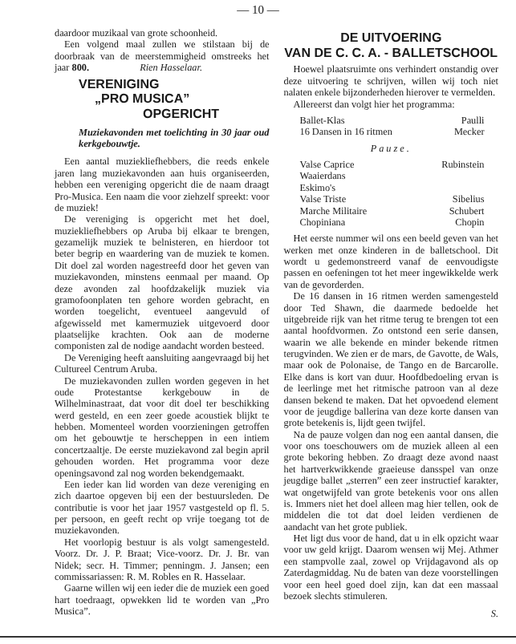— 10 —
daardoor muzikaal van grote schoonheid.
Een volgend maal zullen we stilstaan bij de doorbraak van de meerstemmigheid omstreeks het jaar 800. Rien Hasselaar.
VERENIGING
„PRO MUSICA”
OPGERICHT
Muziekavonden met toelichting in 30 jaar oud kerkgebouwtje.
Een aantal muziekliefhebbers, die reeds enkele jaren lang muziekavonden aan huis organiseerden, hebben een vereniging opgericht die de naam draagt Pro-Musica. Een naam die voor ziehzelf spreekt: voor de muziek!
De vereniging is opgericht met het doel, muziekliefhebbers op Aruba bij elkaar te brengen, gezamelijk muziek te belnisteren, en hierdoor tot beter begrip en waardering van de muziek te komen. Dit doel zal worden nagestreefd door het geven van muziekavonden, minstens eenmaal per maand. Op deze avonden zal hoofdzakelijk muziek via gramofoonplaten ten gehore worden gebracht, en worden toegelicht, eventueel aangevuld of afgewisseld met kamermuziek uitgevoerd door plaatselijke krachten. Ook aan de moderne componisten zal de nodige aandacht worden besteed.
De Vereniging heeft aansluiting aangevraagd bij het Cultureel Centrum Aruba.
De muziekavonden zullen worden gegeven in het oude Protestantse kerkgebouw in de Wilhelminastraat, dat voor dit doel ter beschikking werd gesteld, en een zeer goede acoustiek blijkt te hebben. Momenteel worden voorzieningen getroffen om het gebouwtje te herscheppen in een intiem concertzaaltje. De eerste muziekavond zal begin april gehouden worden. Het programma voor deze openingsavond zal nog worden bekendgemaakt.
Een ieder kan lid worden van deze vereniging en zich daartoe opgeven bij een der bestuursleden. De contributie is voor het jaar 1957 vastgesteld op fl. 5. per persoon, en geeft recht op vrije toegang tot de muziekavonden.
Het voorlopig bestuur is als volgt samengesteld. Voorz. Dr. J. P. Braat; Vice-voorz. Dr. J. Br. van Nidek; secr. H. Timmer; penningm. J. Jansen; een commissariassen: R. M. Robles en R. Hasselaar.
Gaarne willen wij een ieder die de muziek een goed hart toedraagt, opwekken lid te worden van „Pro Musica”.
DE UITVOERING
VAN DE C. C. A. - BALLETSCHOOL
Hoewel plaatsruimte ons verhindert onstandig over deze uitvoering te schrijven, willen wij toch niet nalaten enkele bijzonderheden hierover te vermelden.
Allereerst dan volgt hier het programma:
Ballet-Klas Paulli
16 Dansen in 16 ritmen Mecker
Pauze.
Valse Caprice Rubinstein
Waaierdans
Eskimo's
Valse Triste Sibelius
Marche Militaire Schubert
Chopiniana Chopin
Het eerste nummer wil ons een beeld geven van het werken met onze kinderen in de balletschool. Dit wordt u gedemonstreerd vanaf de eenvoudigste passen en oefeningen tot het meer ingewikkelde werk van de gevorderden.
De 16 dansen in 16 ritmen werden samengesteld door Ted Shawn, die daarmede bedoelde het uitgebreide rijk van het ritme terug te brengen tot een aantal hoofdvormen. Zo ontstond een serie dansen, waarin we alle bekende en minder bekende ritmen terugvinden. We zien er de mars, de Gavotte, de Wals, maar ook de Polonaise, de Tango en de Barcarolle. Elke dans is kort van duur. Hoofdbedoeling ervan is de leerlinge met het ritmische patroon van al deze dansen bekend te maken. Dat het opvoedend element voor de jeugdige ballerina van deze korte dansen van grote betekenis is, lijdt geen twijfel.
Na de pauze volgen dan nog een aantal dansen, die voor ons toeschouwers om de muziek alleen al een grote bekoring hebben. Zo draagt deze avond naast het hartverkwikkende graeieuse dansspel van onze jeugdige ballet „sterren” een zeer instructief karakter, wat ongetwijfeld van grote betekenis voor ons allen is. Immers niet het doel alleen mag hier tellen, ook de middelen die tot dat doel leiden verdienen de aandacht van het grote publiek.
Het ligt dus voor de hand, dat u in elk opzicht waar voor uw geld krijgt. Daarom wensen wij Mej. Athmer een stampvolle zaal, zowel op Vrijdagavond als op Zaterdagmiddag. Nu de baten van deze voorstellingen voor een heel goed doel zijn, kan dat een massaal bezoek slechts stimuleren.
S.